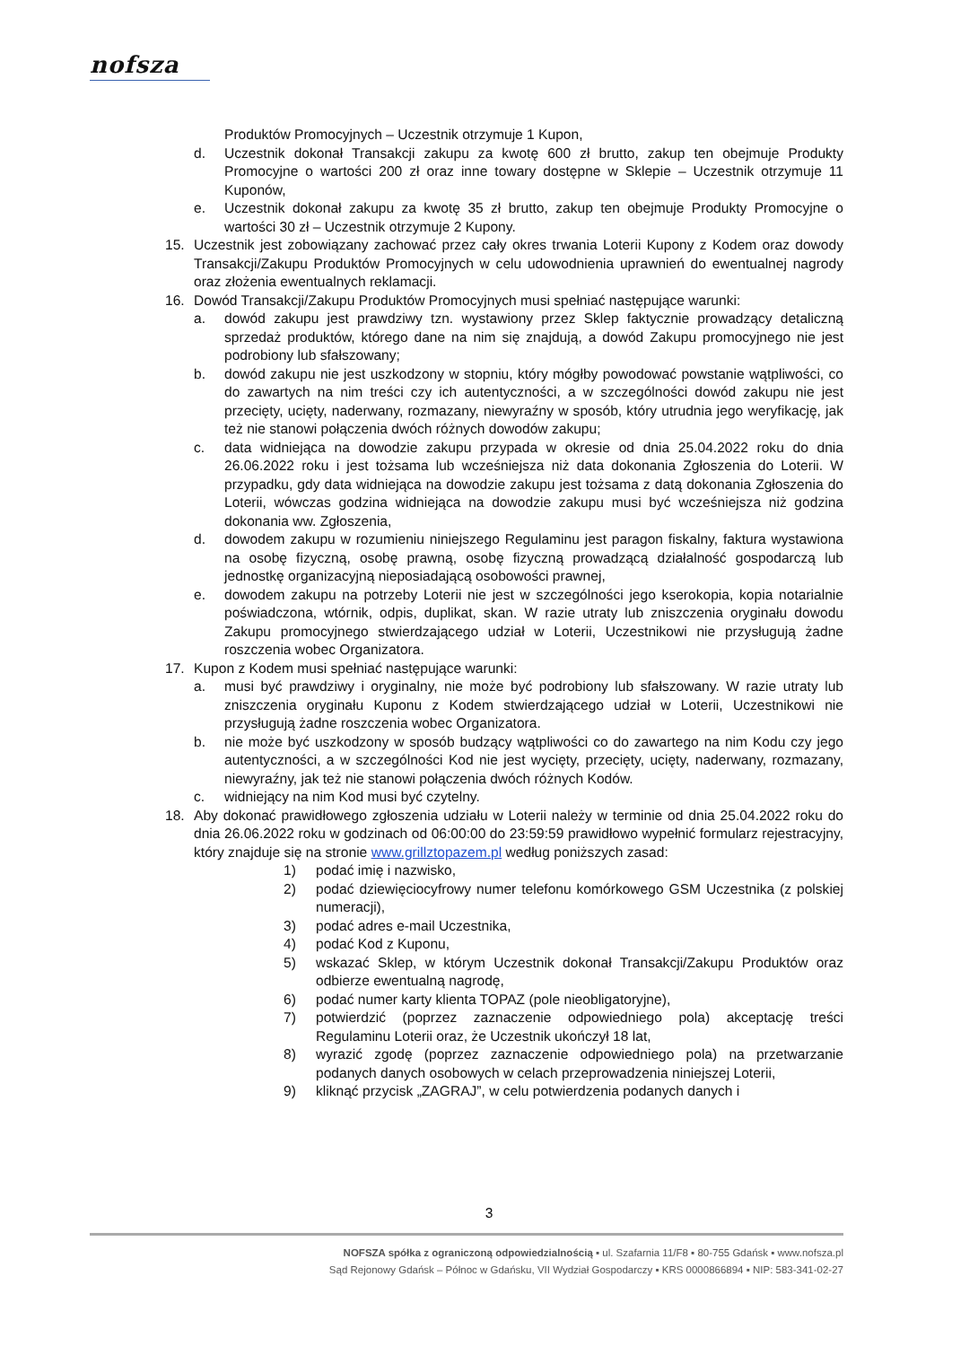nofsza
Produktów Promocyjnych – Uczestnik otrzymuje 1 Kupon,
d. Uczestnik dokonał Transakcji zakupu za kwotę 600 zł brutto, zakup ten obejmuje Produkty Promocyjne o wartości 200 zł oraz inne towary dostępne w Sklepie – Uczestnik otrzymuje 11 Kuponów,
e. Uczestnik dokonał zakupu za kwotę 35 zł brutto, zakup ten obejmuje Produkty Promocyjne o wartości 30 zł – Uczestnik otrzymuje 2 Kupony.
15. Uczestnik jest zobowiązany zachować przez cały okres trwania Loterii Kupony z Kodem oraz dowody Transakcji/Zakupu Produktów Promocyjnych w celu udowodnienia uprawnień do ewentualnej nagrody oraz złożenia ewentualnych reklamacji.
16. Dowód Transakcji/Zakupu Produktów Promocyjnych musi spełniać następujące warunki:
a. dowód zakupu jest prawdziwy tzn. wystawiony przez Sklep faktycznie prowadzący detaliczną sprzedaż produktów, którego dane na nim się znajdują, a dowód Zakupu promocyjnego nie jest podrobiony lub sfałszowany;
b. dowód zakupu nie jest uszkodzony w stopniu, który mógłby powodować powstanie wątpliwości, co do zawartych na nim treści czy ich autentyczności, a w szczególności dowód zakupu nie jest przecięty, ucięty, naderwany, rozmazany, niewyraźny w sposób, który utrudnia jego weryfikację, jak też nie stanowi połączenia dwóch różnych dowodów zakupu;
c. data widniejąca na dowodzie zakupu przypada w okresie od dnia 25.04.2022 roku do dnia 26.06.2022 roku i jest tożsama lub wcześniejsza niż data dokonania Zgłoszenia do Loterii. W przypadku, gdy data widniejąca na dowodzie zakupu jest tożsama z datą dokonania Zgłoszenia do Loterii, wówczas godzina widniejąca na dowodzie zakupu musi być wcześniejsza niż godzina dokonania ww. Zgłoszenia,
d. dowodem zakupu w rozumieniu niniejszego Regulaminu jest paragon fiskalny, faktura wystawiona na osobę fizyczną, osobę prawną, osobę fizyczną prowadzącą działalność gospodarczą lub jednostkę organizacyjną nieposiadającą osobowości prawnej,
e. dowodem zakupu na potrzeby Loterii nie jest w szczególności jego kserokopia, kopia notarialnie poświadczona, wtórnik, odpis, duplikat, skan. W razie utraty lub zniszczenia oryginału dowodu Zakupu promocyjnego stwierdzającego udział w Loterii, Uczestnikowi nie przysługują żadne roszczenia wobec Organizatora.
17. Kupon z Kodem musi spełniać następujące warunki:
a. musi być prawdziwy i oryginalny, nie może być podrobiony lub sfałszowany. W razie utraty lub zniszczenia oryginału Kuponu z Kodem stwierdzającego udział w Loterii, Uczestnikowi nie przysługują żadne roszczenia wobec Organizatora.
b. nie może być uszkodzony w sposób budzący wątpliwości co do zawartego na nim Kodu czy jego autentyczności, a w szczególności Kod nie jest wycięty, przecięty, ucięty, naderwany, rozmazany, niewyraźny, jak też nie stanowi połączenia dwóch różnych Kodów.
c. widniejący na nim Kod musi być czytelny.
18. Aby dokonać prawidłowego zgłoszenia udziału w Loterii należy w terminie od dnia 25.04.2022 roku do dnia 26.06.2022 roku w godzinach od 06:00:00 do 23:59:59 prawidłowo wypełnić formularz rejestracyjny, który znajduje się na stronie www.grillztopazem.pl według poniższych zasad:
1) podać imię i nazwisko,
2) podać dziewięciocyfrowy numer telefonu komórkowego GSM Uczestnika (z polskiej numeracji),
3) podać adres e-mail Uczestnika,
4) podać Kod z Kuponu,
5) wskazać Sklep, w którym Uczestnik dokonał Transakcji/Zakupu Produktów oraz odbierze ewentualną nagrodę,
6) podać numer karty klienta TOPAZ (pole nieobligatoryjne),
7) potwierdzić (poprzez zaznaczenie odpowiedniego pola) akceptację treści Regulaminu Loterii oraz, że Uczestnik ukończył 18 lat,
8) wyrazić zgodę (poprzez zaznaczenie odpowiedniego pola) na przetwarzanie podanych danych osobowych w celach przeprowadzenia niniejszej Loterii,
9) kliknąć przycisk „ZAGRAJ”, w celu potwierdzenia podanych danych i
3
NOFSZA spółka z ograniczoną odpowiedzialnością ▪ ul. Szafarnia 11/F8 ▪ 80-755 Gdańsk ▪ www.nofsza.pl
Sąd Rejonowy Gdańsk – Północ w Gdańsku, VII Wydział Gospodarczy ▪ KRS 0000866894 ▪ NIP: 583-341-02-27